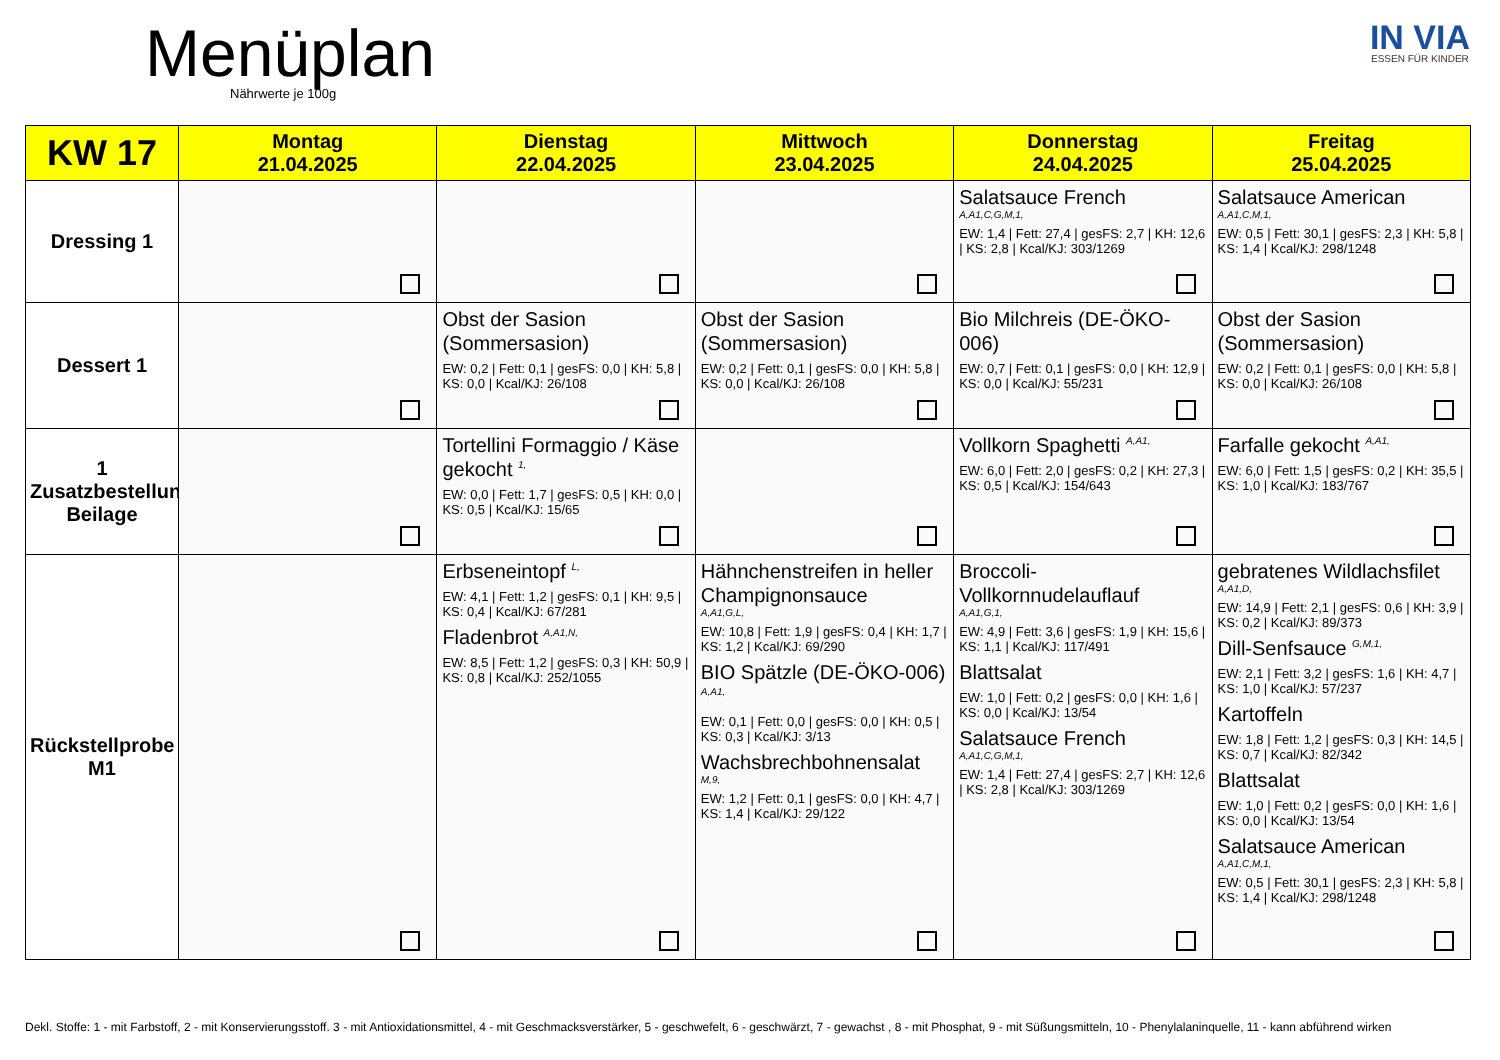Menüplan
Nährwerte je 100g
IN VIA
ESSEN FÜR KINDER
| KW 17 | Montag 21.04.2025 | Dienstag 22.04.2025 | Mittwoch 23.04.2025 | Donnerstag 24.04.2025 | Freitag 25.04.2025 |
| --- | --- | --- | --- | --- | --- |
| Dressing 1 | | | | Salatsauce French A,A1,C,G,M,1, EW: 1,4 / Fett: 27,4 / gesFS: 2,7 / KH: 12,6 / KS: 2,8 / Kcal/KJ: 303/1269 | Salatsauce American A,A1,C,M,1, EW: 0,5 / Fett: 30,1 / gesFS: 2,3 / KH: 5,8 / KS: 1,4 / Kcal/KJ: 298/1248 |
| Dessert 1 | | Obst der Sasion (Sommersasion) EW: 0,2 / Fett: 0,1 / gesFS: 0,0 / KH: 5,8 / KS: 0,0 / Kcal/KJ: 26/108 | Obst der Sasion (Sommersasion) EW: 0,2 / Fett: 0,1 / gesFS: 0,0 / KH: 5,8 / KS: 0,0 / Kcal/KJ: 26/108 | Bio Milchreis (DE-ÖKO-006) EW: 0,7 / Fett: 0,1 / gesFS: 0,0 / KH: 12,9 / KS: 0,0 / Kcal/KJ: 55/231 | Obst der Sasion (Sommersasion) EW: 0,2 / Fett: 0,1 / gesFS: 0,0 / KH: 5,8 / KS: 0,0 / Kcal/KJ: 26/108 |
| 1 Zusatzbestellung Beilage | | Tortellini Formaggio / Käse gekocht <sup>1,</sup> EW: 0,0 / Fett: 1,7 / gesFS: 0,5 / KH: 0,0 / KS: 0,5 / Kcal/KJ: 15/65 | | Vollkorn Spaghetti <sup>A,A1,</sup> EW: 6,0 / Fett: 2,0 / gesFS: 0,2 / KH: 27,3 / KS: 0,5 / Kcal/KJ: 154/643 | Farfalle gekocht <sup>A,A1,</sup> EW: 6,0 / Fett: 1,5 / gesFS: 0,2 / KH: 35,5 / KS: 1,0 / Kcal/KJ: 183/767 |
| Rückstellprobe M1 | | Erbseneintopf <sup>L,</sup> EW: 4,1 / Fett: 1,2 / gesFS: 0,1 / KH: 9,5 / KS: 0,4 / Kcal/KJ: 67/281 Fladenbrot <sup>A,A1,N,</sup> EW: 8,5 / Fett: 1,2 / gesFS: 0,3 / KH: 50,9 / KS: 0,8 / Kcal/KJ: 252/1055 | Hähnchenstreifen in heller Champignonsauce A,A1,G,L, EW: 10,8 / Fett: 1,9 / gesFS: 0,4 / KH: 1,7 / KS: 1,2 / Kcal/KJ: 69/290 BIO Spätzle (DE-ÖKO-006) <sup>A,A1,</sup> EW: 0,1 / Fett: 0,0 / gesFS: 0,0 / KH: 0,5 / KS: 0,3 / Kcal/KJ: 3/13 Wachsbrechbohnensalat M,9, EW: 1,2 / Fett: 0,1 / gesFS: 0,0 / KH: 4,7 / KS: 1,4 / Kcal/KJ: 29/122 | Broccoli-Vollkornnudelauflauf A,A1,G,1, EW: 4,9 / Fett: 3,6 / gesFS: 1,9 / KH: 15,6 / KS: 1,1 / Kcal/KJ: 117/491 Blattsalat EW: 1,0 / Fett: 0,2 / gesFS: 0,0 / KH: 1,6 / KS: 0,0 / Kcal/KJ: 13/54 Salatsauce French A,A1,C,G,M,1, EW: 1,4 / Fett: 27,4 / gesFS: 2,7 / KH: 12,6 / KS: 2,8 / Kcal/KJ: 303/1269 | gebratenes Wildlachsfilet A,A1,D, EW: 14,9 / Fett: 2,1 / gesFS: 0,6 / KH: 3,9 / KS: 0,2 / Kcal/KJ: 89/373 Dill-Senfsauce <sup>G,M,1,</sup> EW: 2,1 / Fett: 3,2 / gesFS: 1,6 / KH: 4,7 / KS: 1,0 / Kcal/KJ: 57/237 Kartoffeln EW: 1,8 / Fett: 1,2 / gesFS: 0,3 / KH: 14,5 / KS: 0,7 / Kcal/KJ: 82/342 Blattsalat EW: 1,0 / Fett: 0,2 / gesFS: 0,0 / KH: 1,6 / KS: 0,0 / Kcal/KJ: 13/54 Salatsauce American A,A1,C,M,1, EW: 0,5 / Fett: 30,1 / gesFS: 2,3 / KH: 5,8 / KS: 1,4 / Kcal/KJ: 298/1248 |
Dekl. Stoffe: 1 - mit Farbstoff, 2 - mit Konservierungsstoff. 3 - mit Antioxidationsmittel, 4 - mit Geschmacksverstärker, 5 - geschwefelt, 6 - geschwärzt, 7 - gewachst , 8 - mit Phosphat, 9 - mit Süßungsmitteln, 10 - Phenylalaninquelle, 11 - kann abführend wirken